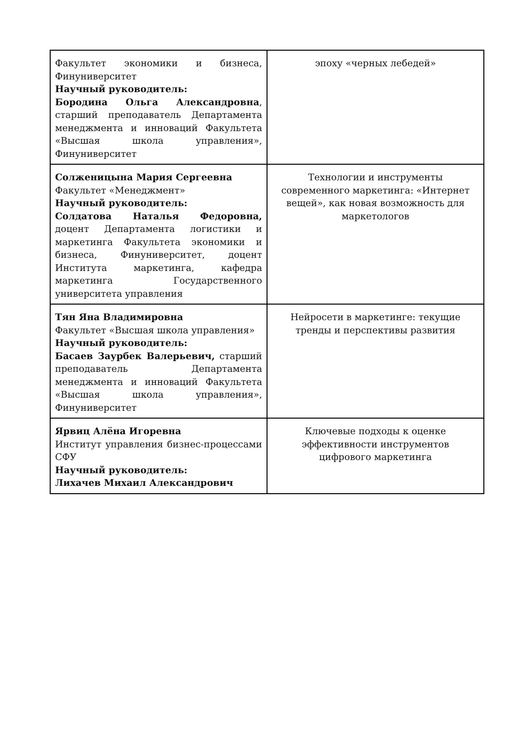| Факультет экономики и бизнеса, Финуниверситет Научный руководитель: Бородина Ольга Александровна , старший преподаватель Департамента менеджмента и инноваций Факультета «Высшая школа управления», Финуниверситет | эпоху «черных лебедей» |
| Солженицына Мария Сергеевна Факультет «Менеджмент» Научный руководитель: Солдатова Наталья Федоровна, доцент Департамента логистики и маркетинга Факультета экономики и бизнеса, Финуниверситет, доцент Института маркетинга, кафедра маркетинга Государственного университета управления | Технологии и инструменты современного маркетинга: «Интернет вещей», как новая возможность для маркетологов |
| Тян Яна Владимировна Факультет «Высшая школа управления» Научный руководитель: Басаев Заурбек Валерьевич, старший преподаватель Департамента менеджмента и инноваций Факультета «Высшая школа управления», Финуниверситет | Нейросети в маркетинге: текущие тренды и перспективы развития |
| Ярвиц Алёна Игоревна Институт управления бизнес-процессами СФУ Научный руководитель: Лихачев Михаил Александрович | Ключевые подходы к оценке эффективности инструментов цифрового маркетинга |